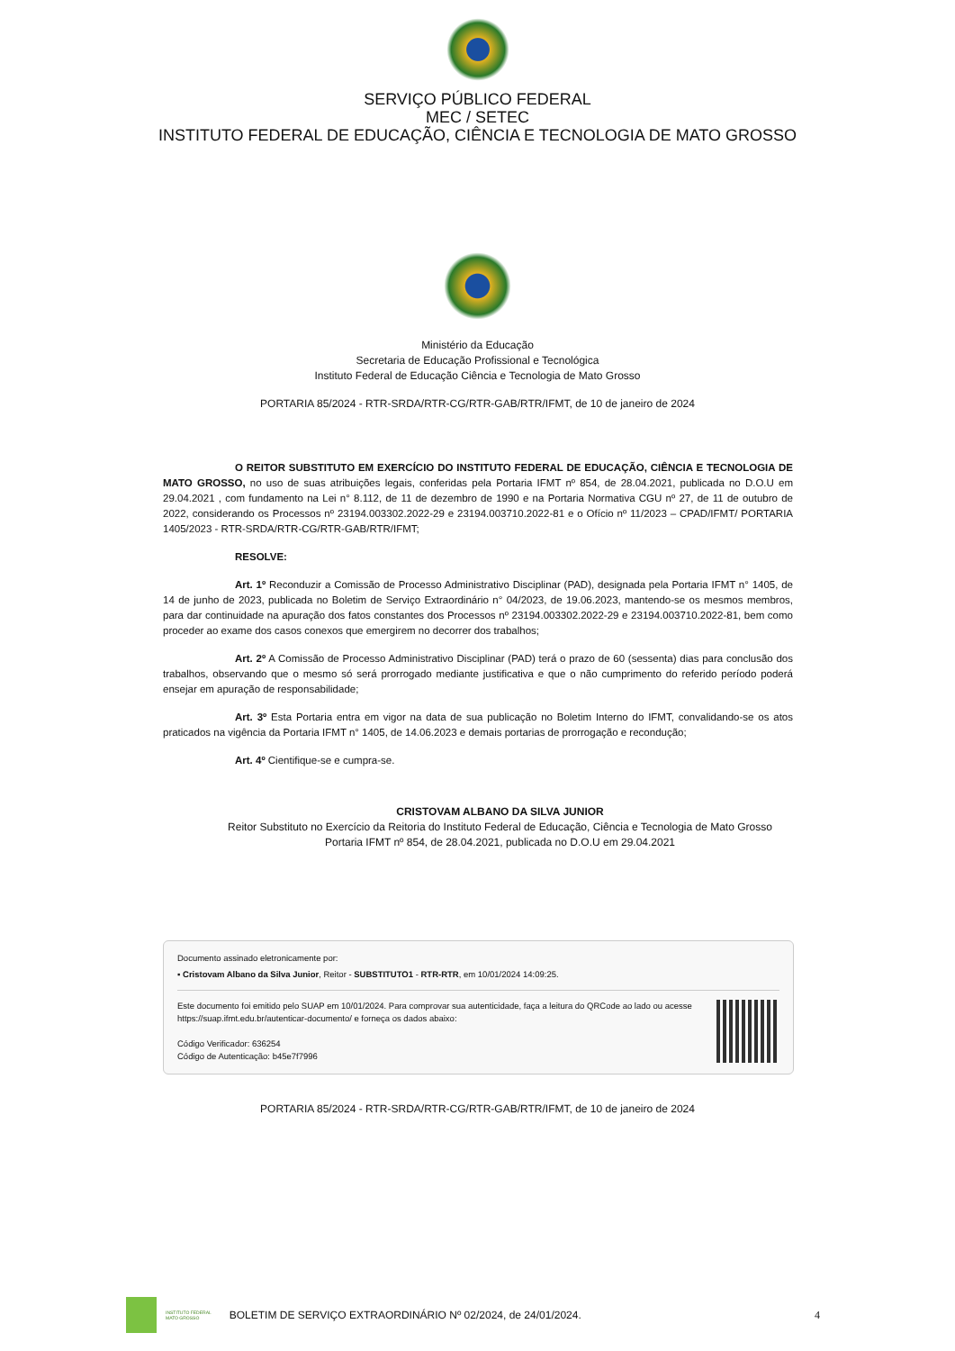SERVIÇO PÚBLICO FEDERAL
MEC / SETEC
INSTITUTO FEDERAL DE EDUCAÇÃO, CIÊNCIA E TECNOLOGIA DE MATO GROSSO
Ministério da Educação
Secretaria de Educação Profissional e Tecnológica
Instituto Federal de Educação Ciência e Tecnologia de Mato Grosso
PORTARIA 85/2024 - RTR-SRDA/RTR-CG/RTR-GAB/RTR/IFMT, de 10 de janeiro de 2024
O REITOR SUBSTITUTO EM EXERCÍCIO DO INSTITUTO FEDERAL DE EDUCAÇÃO, CIÊNCIA E TECNOLOGIA DE MATO GROSSO, no uso de suas atribuições legais, conferidas pela Portaria IFMT nº 854, de 28.04.2021, publicada no D.O.U em 29.04.2021 , com fundamento na Lei n° 8.112, de 11 de dezembro de 1990 e na Portaria Normativa CGU nº 27, de 11 de outubro de 2022, considerando os Processos nº 23194.003302.2022-29 e 23194.003710.2022-81 e o Ofício nº 11/2023 – CPAD/IFMT/ PORTARIA 1405/2023 - RTR-SRDA/RTR-CG/RTR-GAB/RTR/IFMT;
RESOLVE:
Art. 1º Reconduzir a Comissão de Processo Administrativo Disciplinar (PAD), designada pela Portaria IFMT n° 1405, de 14 de junho de 2023, publicada no Boletim de Serviço Extraordinário n° 04/2023, de 19.06.2023, mantendo-se os mesmos membros, para dar continuidade na apuração dos fatos constantes dos Processos nº 23194.003302.2022-29 e 23194.003710.2022-81, bem como proceder ao exame dos casos conexos que emergirem no decorrer dos trabalhos;
Art. 2º A Comissão de Processo Administrativo Disciplinar (PAD) terá o prazo de 60 (sessenta) dias para conclusão dos trabalhos, observando que o mesmo só será prorrogado mediante justificativa e que o não cumprimento do referido período poderá ensejar em apuração de responsabilidade;
Art. 3º Esta Portaria entra em vigor na data de sua publicação no Boletim Interno do IFMT, convalidando-se os atos praticados na vigência da Portaria IFMT n° 1405, de 14.06.2023 e demais portarias de prorrogação e recondução;
Art. 4º Cientifique-se e cumpra-se.
CRISTOVAM ALBANO DA SILVA JUNIOR
Reitor Substituto no Exercício da Reitoria do Instituto Federal de Educação, Ciência e Tecnologia de Mato Grosso
Portaria IFMT nº 854, de 28.04.2021, publicada no D.O.U em 29.04.2021
Documento assinado eletronicamente por:
▪ Cristovam Albano da Silva Junior, Reitor - SUBSTITUTO1 - RTR-RTR, em 10/01/2024 14:09:25.
Este documento foi emitido pelo SUAP em 10/01/2024. Para comprovar sua autenticidade, faça a leitura do QRCode ao lado ou acesse https://suap.ifmt.edu.br/autenticar-documento/ e forneça os dados abaixo:
Código Verificador: 636254
Código de Autenticação: b45e7f7996
PORTARIA 85/2024 - RTR-SRDA/RTR-CG/RTR-GAB/RTR/IFMT, de 10 de janeiro de 2024
INSTITUTO FEDERAL
MATO GROSSO BOLETIM DE SERVIÇO EXTRAORDINÁRIO Nº 02/2024, de 24/01/2024. 4